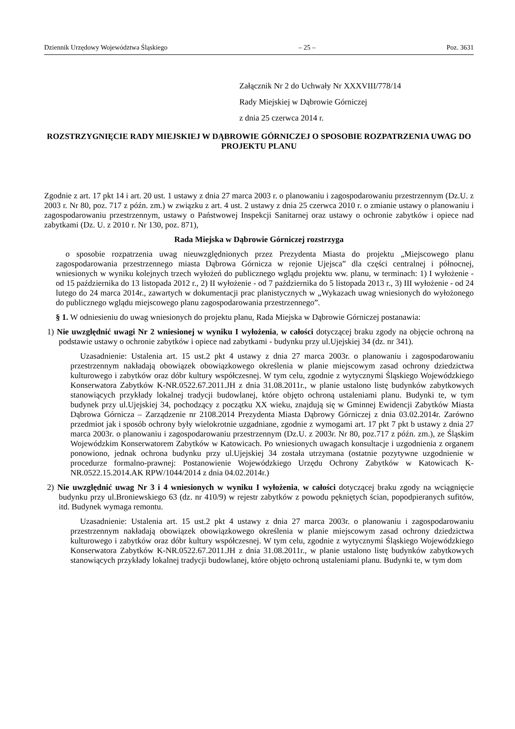Dziennik Urzędowy Województwa Śląskiego – 25 – Poz. 3631
Załącznik Nr 2 do Uchwały Nr XXXVIII/778/14
Rady Miejskiej w Dąbrowie Górniczej
z dnia 25 czerwca 2014 r.
ROZSTRZYGNIĘCIE RADY MIEJSKIEJ W DĄBROWIE GÓRNICZEJ O SPOSOBIE ROZPATRZENIA UWAG DO PROJEKTU PLANU
Zgodnie z art. 17 pkt 14 i art. 20 ust. 1 ustawy z dnia 27 marca 2003 r. o planowaniu i zagospodarowaniu przestrzennym (Dz.U. z 2003 r. Nr 80, poz. 717 z późn. zm.) w związku z art. 4 ust. 2 ustawy z dnia 25 czerwca 2010 r. o zmianie ustawy o planowaniu i zagospodarowaniu przestrzennym, ustawy o Państwowej Inspekcji Sanitarnej oraz ustawy o ochronie zabytków i opiece nad zabytkami (Dz. U. z 2010 r. Nr 130, poz. 871),
Rada Miejska w Dąbrowie Górniczej rozstrzyga
o sposobie rozpatrzenia uwag nieuwzględnionych przez Prezydenta Miasta do projektu „Miejscowego planu zagospodarowania przestrzennego miasta Dąbrowa Górnicza w rejonie Ujejsca” dla części centralnej i północnej, wniesionych w wyniku kolejnych trzech wyłożeń do publicznego wglądu projektu ww. planu, w terminach: 1) I wyłożenie - od 15 października do 13 listopada 2012 r., 2) II wyłożenie - od 7 października do 5 listopada 2013 r., 3) III wyłożenie - od 24 lutego do 24 marca 2014r., zawartych w dokumentacji prac planistycznych w „Wykazach uwag wniesionych do wyłożonego do publicznego wglądu miejscowego planu zagospodarowania przestrzennego”.
§ 1. W odniesieniu do uwag wniesionych do projektu planu, Rada Miejska w Dąbrowie Górniczej postanawia:
1) Nie uwzględnić uwagi Nr 2 wniesionej w wyniku I wyłożenia, w całości dotyczącej braku zgody na objęcie ochroną na podstawie ustawy o ochronie zabytków i opiece nad zabytkami - budynku przy ul.Ujejskiej 34 (dz. nr 341).
Uzasadnienie: Ustalenia art. 15 ust.2 pkt 4 ustawy z dnia 27 marca 2003r. o planowaniu i zagospodarowaniu przestrzennym nakładają obowiązek obowiązkowego określenia w planie miejscowym zasad ochrony dziedzictwa kulturowego i zabytków oraz dóbr kultury współczesnej. W tym celu, zgodnie z wytycznymi Śląskiego Wojewódzkiego Konserwatora Zabytków K-NR.0522.67.2011.JH z dnia 31.08.2011r., w planie ustalono listę budynków zabytkowych stanowiących przykłady lokalnej tradycji budowlanej, które objęto ochroną ustaleniami planu. Budynki te, w tym budynek przy ul.Ujejskiej 34, pochodzący z początku XX wieku, znajdują się w Gminnej Ewidencji Zabytków Miasta Dąbrowa Górnicza – Zarządzenie nr 2108.2014 Prezydenta Miasta Dąbrowy Górniczej z dnia 03.02.2014r. Zarówno przedmiot jak i sposób ochrony były wielokrotnie uzgadniane, zgodnie z wymogami art. 17 pkt 7 pkt b ustawy z dnia 27 marca 2003r. o planowaniu i zagospodarowaniu przestrzennym (Dz.U. z 2003r. Nr 80, poz.717 z późn. zm.), ze Śląskim Wojewódzkim Konserwatorem Zabytków w Katowicach. Po wniesionych uwagach konsultacje i uzgodnienia z organem ponowiono, jednak ochrona budynku przy ul.Ujejskiej 34 została utrzymana (ostatnie pozytywne uzgodnienie w procedurze formalno-prawnej: Postanowienie Wojewódzkiego Urzędu Ochrony Zabytków w Katowicach K-NR.0522.15.2014.AK RPW/1044/2014 z dnia 04.02.2014r.)
2) Nie uwzględnić uwag Nr 3 i 4 wniesionych w wyniku I wyłożenia, w całości dotyczącej braku zgody na wciągnięcie budynku przy ul.Broniewskiego 63 (dz. nr 410/9) w rejestr zabytków z powodu pękniętych ścian, popodpieranych sufitów, itd. Budynek wymaga remontu.
Uzasadnienie: Ustalenia art. 15 ust.2 pkt 4 ustawy z dnia 27 marca 2003r. o planowaniu i zagospodarowaniu przestrzennym nakładają obowiązek obowiązkowego określenia w planie miejscowym zasad ochrony dziedzictwa kulturowego i zabytków oraz dóbr kultury współczesnej. W tym celu, zgodnie z wytycznymi Śląskiego Wojewódzkiego Konserwatora Zabytków K-NR.0522.67.2011.JH z dnia 31.08.2011r., w planie ustalono listę budynków zabytkowych stanowiących przykłady lokalnej tradycji budowlanej, które objęto ochroną ustaleniami planu. Budynki te, w tym dom